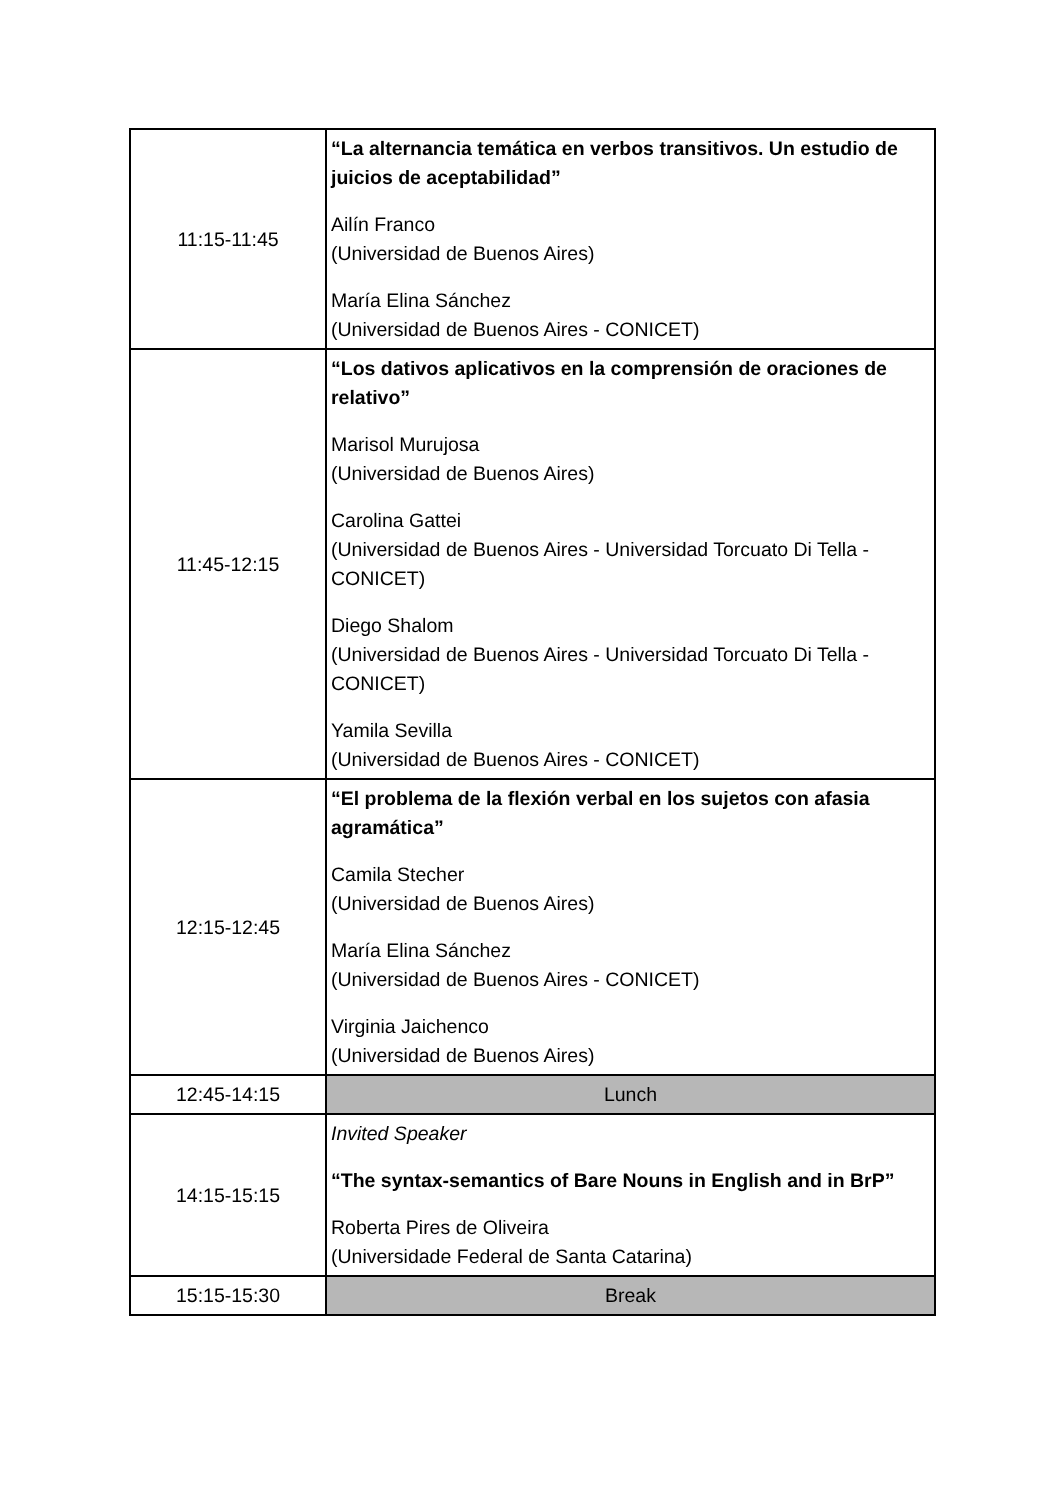| 11:15-11:45 | “La alternancia temática en verbos transitivos. Un estudio de juicios de aceptabilidad” Ailín Franco (Universidad de Buenos Aires) María Elina Sánchez (Universidad de Buenos Aires - CONICET) |
| 11:45-12:15 | “Los dativos aplicativos en la comprensión de oraciones de relativo” Marisol Murujosa (Universidad de Buenos Aires) Carolina Gattei (Universidad de Buenos Aires - Universidad Torcuato Di Tella - CONICET) Diego Shalom (Universidad de Buenos Aires - Universidad Torcuato Di Tella - CONICET) Yamila Sevilla (Universidad de Buenos Aires - CONICET) |
| 12:15-12:45 | “El problema de la flexión verbal en los sujetos con afasia agramática” Camila Stecher (Universidad de Buenos Aires) María Elina Sánchez (Universidad de Buenos Aires - CONICET) Virginia Jaichenco (Universidad de Buenos Aires) |
| 12:45-14:15 | Lunch |
| 14:15-15:15 | Invited Speaker “The syntax-semantics of Bare Nouns in English and in BrP” Roberta Pires de Oliveira (Universidade Federal de Santa Catarina) |
| 15:15-15:30 | Break |